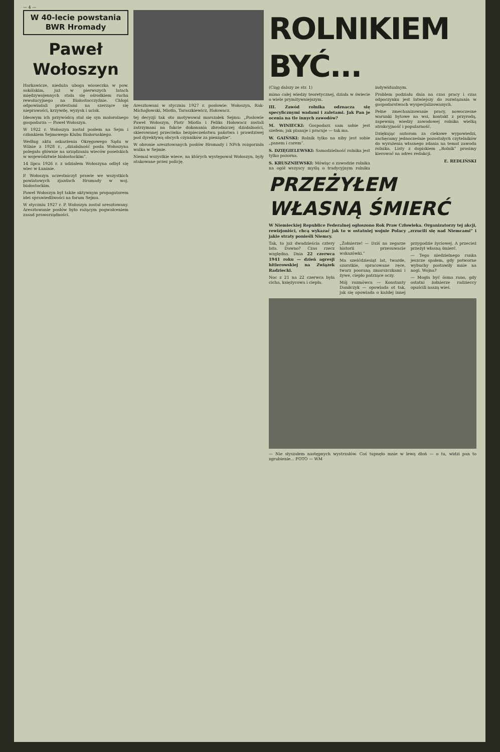— 4 —
W 40-lecie powstania BWR Hromady
Paweł Wołoszyn
Harkawicze, nieduża uboga wioseczka w pow. sokólskim, już w pierwszych latach międzywojennych stała się ośrodkiem ruchu rewolucyjnego na Białostocczyźnie. Chłopi odpowiadali protestami na szerzące się nieprawości, krzywdę, wyzysk i ucisk.
Ideowym ich przywódcą stał się syn małorolnego gospodarza — Paweł Wołoszyn.
W 1922 r. Wołoszyn został posłem na Sejm i członkiem Sejmowego Klubu Białoruskiego.
Według aktu oskarżenia Okręgowego Sądu w Wilnie z 1928 r., „działalność posła Wołoszyna polegała głównie na urządzaniu wieców poselskich w województwie białostockim”.
14 lipca 1926 r. z udziałem Wołoszyna odbył się wiec w Łuninie.
P. Wołoszyn uczestniczył prawie we wszystkich powiatowych zjazdach Hromady w woj. białostockim.
Paweł Wołoszyn był także aktywnym propagatorem idei sprawiedliwości na forum Sejmu.
W styczniu 1927 r. P. Wołoszyn został aresztowany. Aresztowanie posłów było rażącym pogwałceniem zasad praworządności.
Aresztowani w styczniu 1927 r. posłowie: Wołoszyn, Rak-Michajłowski, Miotła, Taraszkiewicz, Hołowacz.
tej decyzji tak oto motywował marszałek Sejmu: „Posłowie Paweł Wołoszyn, Piotr Miotła i Feliks Hołowacz zostali zatrzymani na fakcie dokonania zbrodniczej działalności, skierowanej przeciwko bezpieczeństwu państwa i prawdziwej pod dyrektywą obcych czynników za pieniądze”.
W obronie aresztowanych posłów Hromady i NPch rozgorzała walka w Sejmie.
Niemal wszystkie wiece, na których występował Wołoszyn, były atakowane przez policję.
ROLNIKIEM BYĆ...
(Ciąg dalszy ze str. 1)
mimo całej wiedzy teoretycznej, działa w świecie o wiele prymitywniejszym.
III. Zawód rolnika odznacza się specyficznymi wadami i zaletami. Jak Pan je ocenia na tle innych zawodów?
M. WINIECKI: Gospodarz sam sobie jest szefem; jak planuje i pracuje — tak ma.
W. GAIŃSKI: Rolnik tylko na niby jest sobie „panem i carem”.
S. DZIĘGIELEWSKI: Samodzielność rolnika jest tylko pozorna.
S. KRUSZNIEWSKI: Mówiąc o zawodzie rolnika na ogół wszyscy myślą o tradycyjnym rolniku indywidualnym.
Problem podziału dnia na czas pracy i czas odpoczynku jest łatwiejszy do rozwiązania w gospodarstwach wyspecjalizowanych.
Pełne zmechanizowanie pracy, nowoczesne warunki bytowe na wsi, kontakt z przyrodą, zapewnią wiedzy zawodowej rolnika wielką atrakcyjność i popularność.
Dziękując autorom za ciekawe wypowiedzi, zachęcamy jednocześnie pozostałych czytelników do wyrażenia własnego zdania na temat zawodu rolnika. Listy z dopiskiem „Rolnik” prosimy kierować na adres redakcji.
E. REDLIŃSKI
PRZEŻYŁEM WŁASNĄ ŚMIERĆ
W Niemieckiej Republice Federalnej ogłoszono Rok Praw Człowieka. Organizatorzy tej akcji, rewizjoniści, chcą wykazać jak to w ostatniej wojnie Polacy „zrzucili się nad Niemcami” i jakie straty ponieśli Niemcy.
Tak, to już dwadzieścia cztery lata. Dawno? Czas rzecz względna. Dnia 22 czerwca 1941 roku — dzień agresji hitlerowskiej na Związek Radziecki.
Noc z 21 na 22 czerwca była cicha, księżycowa i ciepła.
„Żołnierze! — Dziś na zegarze historii przesuwacie wskazówki.”
Ma sześćdziesiąt lat, twarde, szorstkie, spracowane ręce, twarz pooraną zmarszczkami i żywe, ciepło patrzące oczy.
Mój rozmówca — Konstanty Daniłczyk — opowiada ot tak, jak się opowiada o każdej innej przygodzie życiowej. A przecież przeżył własną śmierć.
— Tego niedzielnego ranka jeszcze spałem, gdy potworne wybuchy postawiły mnie na nogi. Wojna?
— Mogła być ósma rano, gdy ostatni żołnierze radzieccy opuścili naszą wieś.
— Nie słyszałem następnych wystrzałów. Coś tupnęło mnie w lewą dłoń — o tu, widzi pan to zgrubienie... FOTO — WM